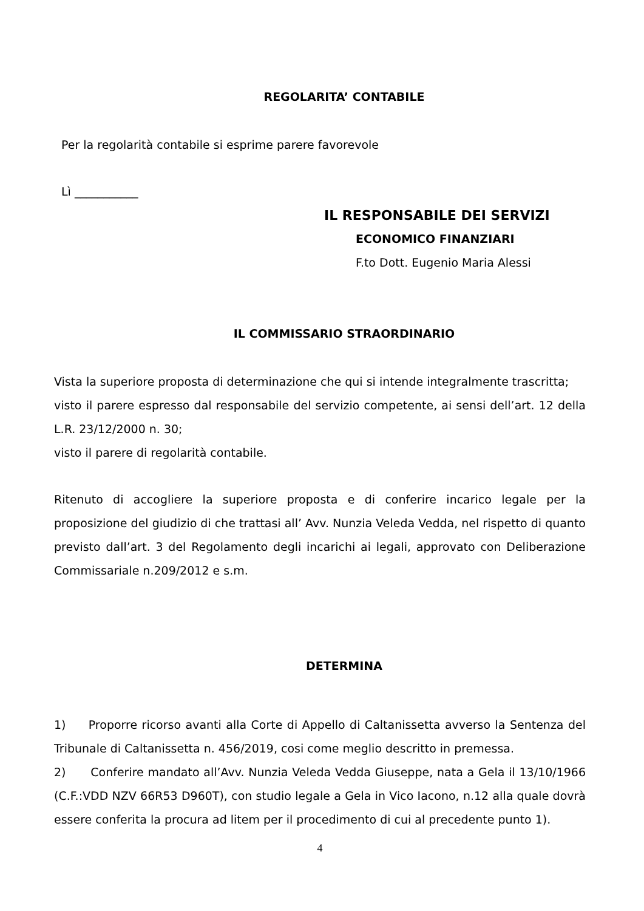REGOLARITA’ CONTABILE
Per la regolarità contabile si esprime parere favorevole
Lì ___________
IL RESPONSABILE DEI SERVIZI
ECONOMICO FINANZIARI
F.to Dott. Eugenio Maria Alessi
IL COMMISSARIO STRAORDINARIO
Vista la superiore proposta di determinazione che qui si intende integralmente trascritta;
visto il parere espresso dal responsabile del servizio competente, ai sensi dell’art. 12 della L.R. 23/12/2000 n. 30;
visto il parere di regolarità contabile.
Ritenuto di accogliere la superiore proposta e di conferire incarico legale per la proposizione del giudizio di che trattasi all’ Avv. Nunzia Veleda Vedda, nel rispetto di quanto previsto dall’art. 3 del Regolamento degli incarichi ai legali, approvato con Deliberazione Commissariale n.209/2012 e s.m.
DETERMINA
1) Proporre ricorso avanti alla Corte di Appello di Caltanissetta avverso la Sentenza del Tribunale di Caltanissetta n. 456/2019, cosi come meglio descritto in premessa.
2) Conferire mandato all’Avv. Nunzia Veleda Vedda Giuseppe, nata a Gela il 13/10/1966 (C.F.:VDD NZV 66R53 D960T), con studio legale a Gela in Vico Iacono, n.12 alla quale dovrà essere conferita la procura ad litem per il procedimento di cui al precedente punto 1).
4